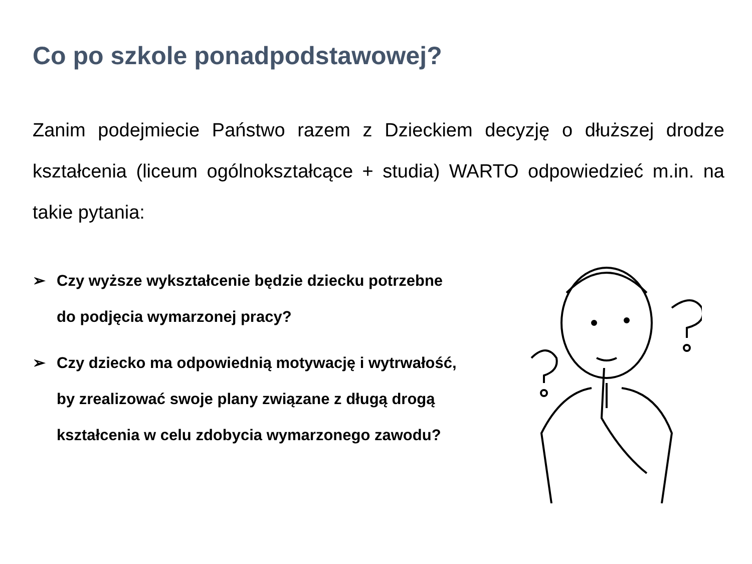Co po szkole ponadpodstawowej?
Zanim podejmiecie Państwo razem z Dzieckiem decyzję o dłuższej drodze kształcenia (liceum ogólnokształcące + studia) WARTO odpowiedzieć m.in. na takie pytania:
➢ Czy wyższe wykształcenie będzie dziecku potrzebne
do podjęcia wymarzonej pracy?
➢ Czy dziecko ma odpowiednią motywację i wytrwałość,
by zrealizować swoje plany związane z długą drogą
kształcenia w celu zdobycia wymarzonego zawodu?